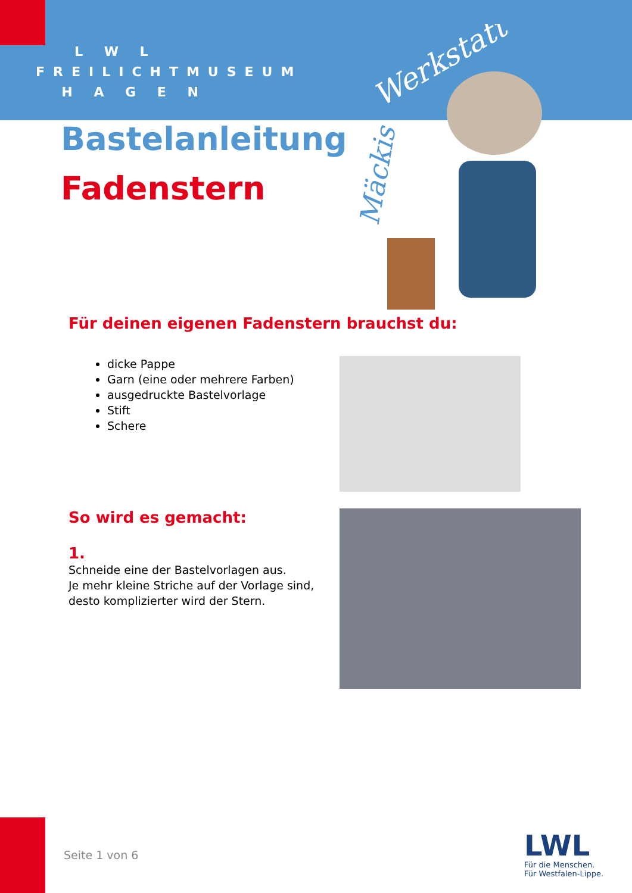L W L
FREILICHTMUSEUM
H A G E N
Werkstatt
Mäckis
Bastelanleitung
Fadenstern
Für deinen eigenen Fadenstern brauchst du:
dicke Pappe
Garn (eine oder mehrere Farben)
ausgedruckte Bastelvorlage
Stift
Schere
So wird es gemacht:
1.
Schneide eine der Bastelvorlagen aus.
Je mehr kleine Striche auf der Vorlage sind, desto komplizierter wird der Stern.
Seite 1 von 6
LWL
Für die Menschen.
Für Westfalen-Lippe.